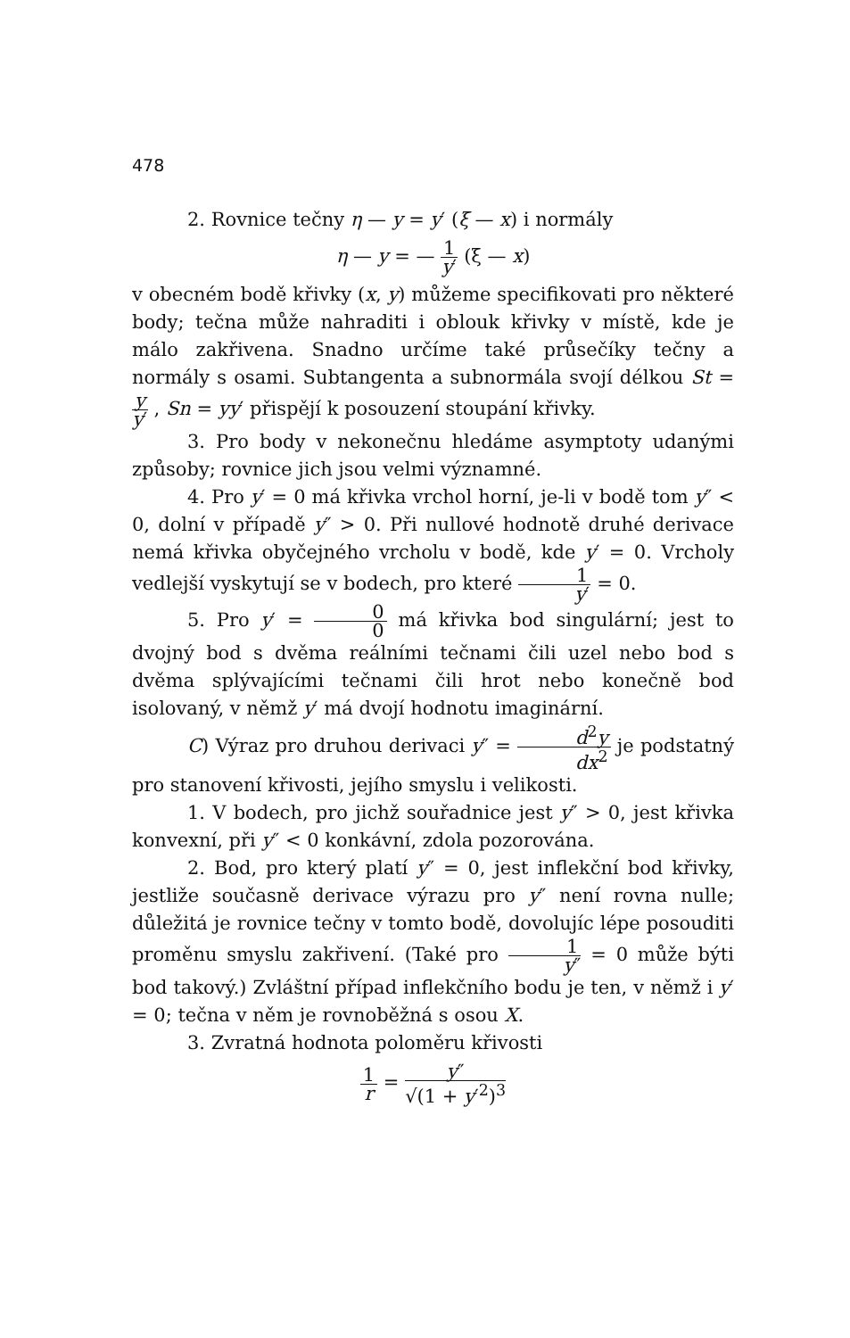478
2. Rovnice tečny η — y = y′ (ξ — x) i normály
η — y = — 1 y′ (ξ — x)
v obecném bodě křivky (x, y) můžeme specifikovati pro některé body; tečna může nahraditi i oblouk křivky v místě, kde je málo zakřivena. Snadno určíme také průsečíky tečny a normály s osami. Subtangenta a subnormála svojí délkou St = y y′ , Sn = yy′ přispějí k posouzení stoupání křivky.
3. Pro body v nekonečnu hledáme asymptoty udanými způsoby; rovnice jich jsou velmi významné.
4. Pro y′ = 0 má křivka vrchol horní, je-li v bodě tom y″ < 0, dolní v případě y″ > 0. Při nullové hodnotě druhé derivace nemá křivka obyčejného vrcholu v bodě, kde y′ = 0. Vrcholy vedlejší vyskytují se v bodech, pro které 1 y′ = 0.
5. Pro y′ = 0 0 má křivka bod singulární; jest to dvojný bod s dvěma reálními tečnami čili uzel nebo bod s dvěma splývajícími tečnami čili hrot nebo konečně bod isolovaný, v němž y′ má dvojí hodnotu imaginární.
C) Výraz pro druhou derivaci y″ = d<sup>2</sup>y dx<sup>2</sup> je podstatný pro stanovení křivosti, jejího smyslu i velikosti.
1. V bodech, pro jichž souřadnice jest y″ > 0, jest křivka konvexní, při y″ < 0 konkávní, zdola pozorována.
2. Bod, pro který platí y″ = 0, jest inflekční bod křivky, jestliže současně derivace výrazu pro y″ není rovna nulle; důležitá je rovnice tečny v tomto bodě, dovolujíc lépe posouditi proměnu smyslu zakřivení. (Také pro 1 y″ = 0 může býti bod takový.) Zvláštní případ inflekčního bodu je ten, v němž i y′ = 0; tečna v něm je rovnoběžná s osou X.
3. Zvratná hodnota poloměru křivosti
1 r = y″ √(1 + y′<sup>2</sup>)<sup>3</sup>